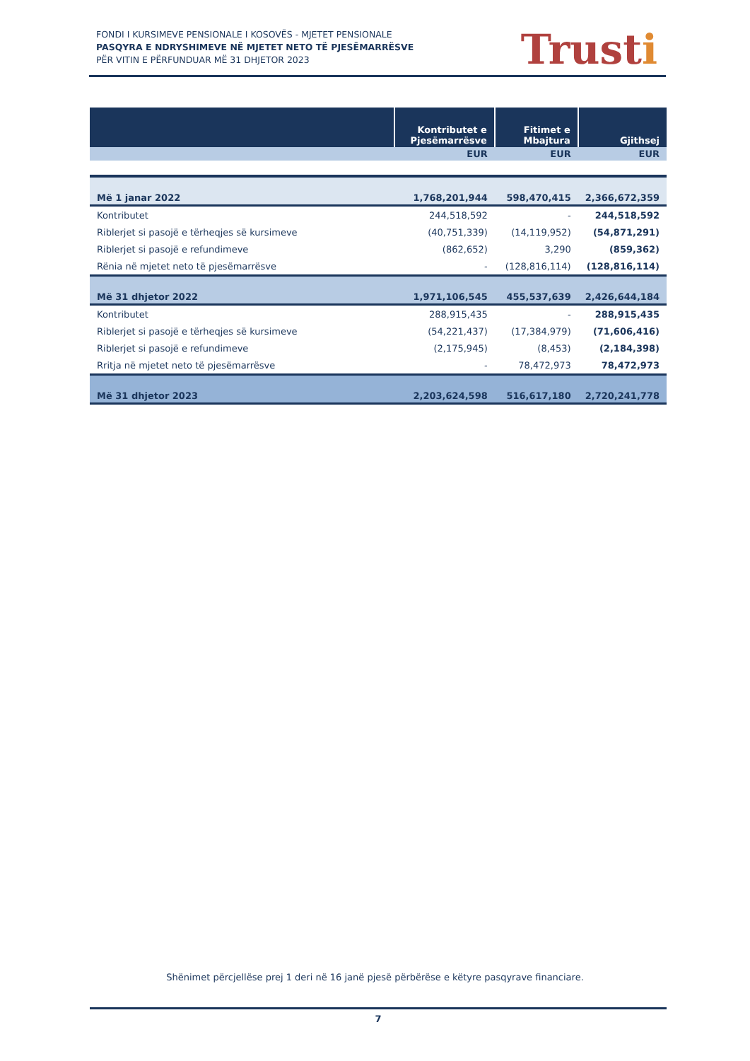FONDI I KURSIMEVE PENSIONALE I KOSOVËS - MJETET PENSIONALE
PASQYRA E NDRYSHIMEVE NË MJETET NETO TË PJESËMARRËSVE
PËR VITIN E PËRFUNDUAR MË 31 DHJETOR 2023
Trusti
| | Kontributet e Pjesëmarrësve | Fitimet e Mbajtura | Gjithsej |
| --- | --- | --- | --- |
| | EUR | EUR | EUR |
| Më 1 janar 2022 | 1,768,201,944 | 598,470,415 | 2,366,672,359 |
| Kontributet | 244,518,592 | - | 244,518,592 |
| Riblerjet si pasojë e tërheqjes së kursimeve | (40,751,339) | (14,119,952) | (54,871,291) |
| Riblerjet si pasojë e refundimeve | (862,652) | 3,290 | (859,362) |
| Rënia në mjetet neto të pjesëmarrësve | - | (128,816,114) | (128,816,114) |
| Më 31 dhjetor 2022 | 1,971,106,545 | 455,537,639 | 2,426,644,184 |
| Kontributet | 288,915,435 | - | 288,915,435 |
| Riblerjet si pasojë e tërheqjes së kursimeve | (54,221,437) | (17,384,979) | (71,606,416) |
| Riblerjet si pasojë e refundimeve | (2,175,945) | (8,453) | (2,184,398) |
| Rritja në mjetet neto të pjesëmarrësve | - | 78,472,973 | 78,472,973 |
| Më 31 dhjetor 2023 | 2,203,624,598 | 516,617,180 | 2,720,241,778 |
Shënimet përcjellëse prej 1 deri në 16 janë pjesë përbërëse e këtyre pasqyrave financiare.
7